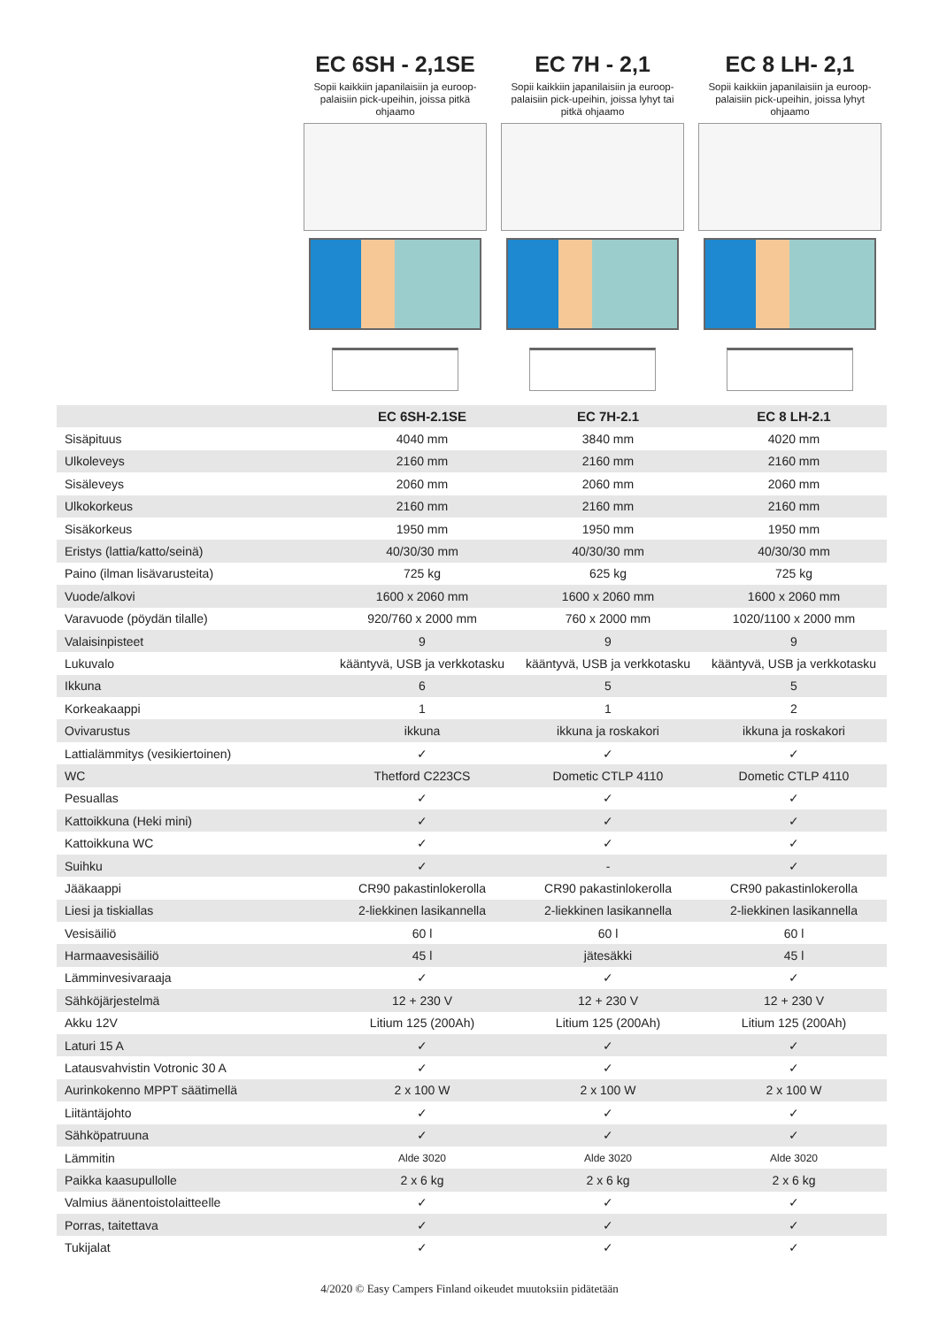EC 6SH - 2,1SE
Sopii kaikkiin japanilaisiin ja euroop-palaisiin pick-upeihin, joissa pitkä ohjaamo
EC 7H - 2,1
Sopii kaikkiin japanilaisiin ja euroop-palaisiin pick-upeihin, joissa lyhyt tai pitkä ohjaamo
EC 8 LH- 2,1
Sopii kaikkiin japanilaisiin ja euroop-palaisiin pick-upeihin, joissa lyhyt ohjaamo
| | EC 6SH-2.1SE | EC 7H-2.1 | EC 8 LH-2.1 |
| --- | --- | --- | --- |
| Sisäpituus | 4040 mm | 3840 mm | 4020 mm |
| Ulkoleveys | 2160 mm | 2160 mm | 2160 mm |
| Sisäleveys | 2060 mm | 2060 mm | 2060 mm |
| Ulkokorkeus | 2160 mm | 2160 mm | 2160 mm |
| Sisäkorkeus | 1950 mm | 1950 mm | 1950 mm |
| Eristys (lattia/katto/seinä) | 40/30/30 mm | 40/30/30 mm | 40/30/30 mm |
| Paino (ilman lisävarusteita) | 725 kg | 625 kg | 725 kg |
| Vuode/alkovi | 1600 x 2060 mm | 1600 x 2060 mm | 1600 x 2060 mm |
| Varavuode (pöydän tilalle) | 920/760 x 2000 mm | 760 x 2000 mm | 1020/1100 x 2000 mm |
| Valaisinpisteet | 9 | 9 | 9 |
| Lukuvalo | kääntyvä, USB ja verkkotasku | kääntyvä, USB ja verkkotasku | kääntyvä, USB ja verkkotasku |
| Ikkuna | 6 | 5 | 5 |
| Korkeakaappi | 1 | 1 | 2 |
| Ovivarustus | ikkuna | ikkuna ja roskakori | ikkuna ja roskakori |
| Lattialämmitys (vesikiertoinen) | ✓ | ✓ | ✓ |
| WC | Thetford C223CS | Dometic CTLP 4110 | Dometic CTLP 4110 |
| Pesuallas | ✓ | ✓ | ✓ |
| Kattoikkuna (Heki mini) | ✓ | ✓ | ✓ |
| Kattoikkuna WC | ✓ | ✓ | ✓ |
| Suihku | ✓ | - | ✓ |
| Jääkaappi | CR90 pakastinlokerolla | CR90 pakastinlokerolla | CR90 pakastinlokerolla |
| Liesi ja tiskiallas | 2-liekkinen lasikannella | 2-liekkinen lasikannella | 2-liekkinen lasikannella |
| Vesisäiliö | 60 l | 60 l | 60 l |
| Harmaavesisäiliö | 45 l | jätesäkki | 45 l |
| Lämminvesivaraaja | ✓ | ✓ | ✓ |
| Sähköjärjestelmä | 12 + 230 V | 12 + 230 V | 12 + 230 V |
| Akku 12V | Litium 125 (200Ah) | Litium 125 (200Ah) | Litium 125 (200Ah) |
| Laturi 15 A | ✓ | ✓ | ✓ |
| Latausvahvistin Votronic 30 A | ✓ | ✓ | ✓ |
| Aurinkokenno MPPT säätimellä | 2 x 100 W | 2 x 100 W | 2 x 100 W |
| Liitäntäjohto | ✓ | ✓ | ✓ |
| Sähköpatruuna | ✓ | ✓ | ✓ |
| Lämmitin | Alde 3020 | Alde 3020 | Alde 3020 |
| Paikka kaasupullolle | 2 x 6 kg | 2 x 6 kg | 2 x 6 kg |
| Valmius äänentoistolaitteelle | ✓ | ✓ | ✓ |
| Porras, taitettava | ✓ | ✓ | ✓ |
| Tukijalat | ✓ | ✓ | ✓ |
4/2020 © Easy Campers Finland oikeudet muutoksiin pidätetään